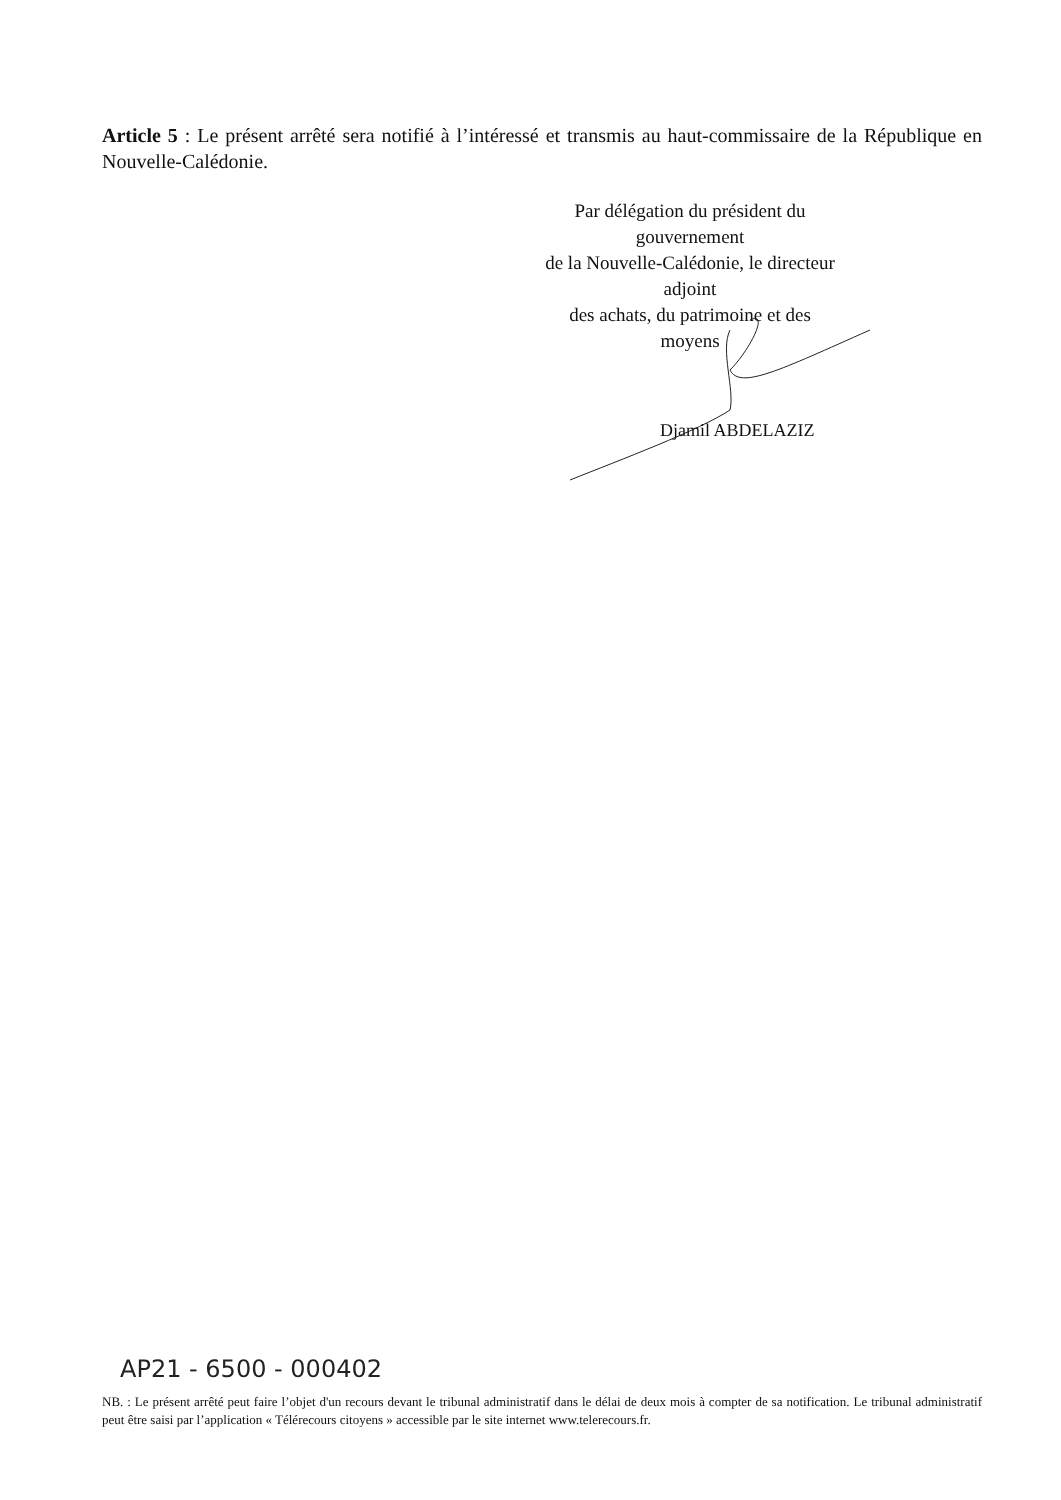Article 5 : Le présent arrêté sera notifié à l’intéressé et transmis au haut-commissaire de la République en Nouvelle-Calédonie.
Par délégation du président du gouvernement
de la Nouvelle-Calédonie, le directeur adjoint
des achats, du patrimoine et des moyens
Djamil ABDELAZIZ
AP21 - 6500 - 000402
NB. : Le présent arrêté peut faire l’objet d'un recours devant le tribunal administratif dans le délai de deux mois à compter de sa notification. Le tribunal administratif peut être saisi par l’application « Télérecours citoyens » accessible par le site internet www.telerecours.fr.